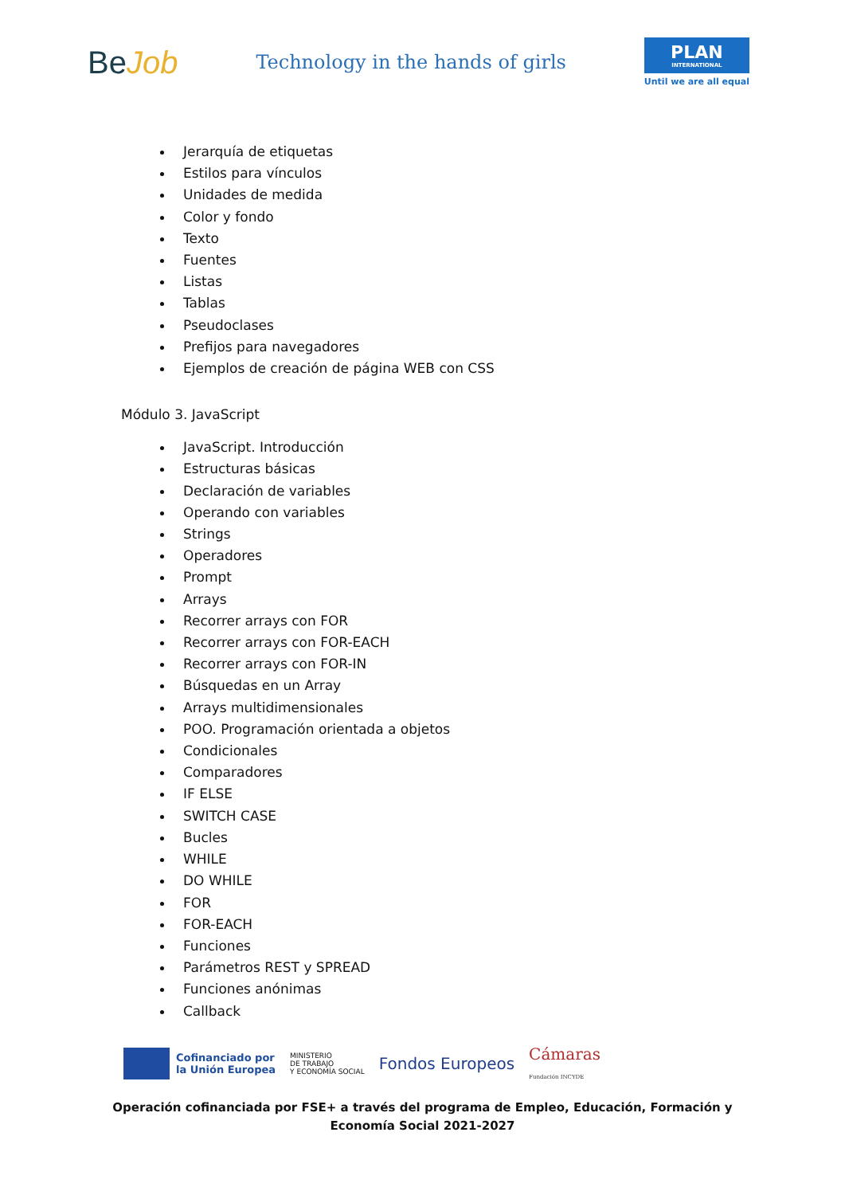BeJob
Technology in the hands of girls
PLAN
INTERNATIONAL
Until we are all equal
Jerarquía de etiquetas
Estilos para vínculos
Unidades de medida
Color y fondo
Texto
Fuentes
Listas
Tablas
Pseudoclases
Prefijos para navegadores
Ejemplos de creación de página WEB con CSS
Módulo 3. JavaScript
JavaScript. Introducción
Estructuras básicas
Declaración de variables
Operando con variables
Strings
Operadores
Prompt
Arrays
Recorrer arrays con FOR
Recorrer arrays con FOR-EACH
Recorrer arrays con FOR-IN
Búsquedas en un Array
Arrays multidimensionales
POO. Programación orientada a objetos
Condicionales
Comparadores
IF ELSE
SWITCH CASE
Bucles
WHILE
DO WHILE
FOR
FOR-EACH
Funciones
Parámetros REST y SPREAD
Funciones anónimas
Callback
Cofinanciado por
la Unión Europea
MINISTERIO
DE TRABAJO
Y ECONOMÍA SOCIAL
Fondos Europeos
Cámaras
Fundación INCYDE
Operación cofinanciada por FSE+ a través del programa de Empleo, Educación, Formación y
Economía Social 2021-2027